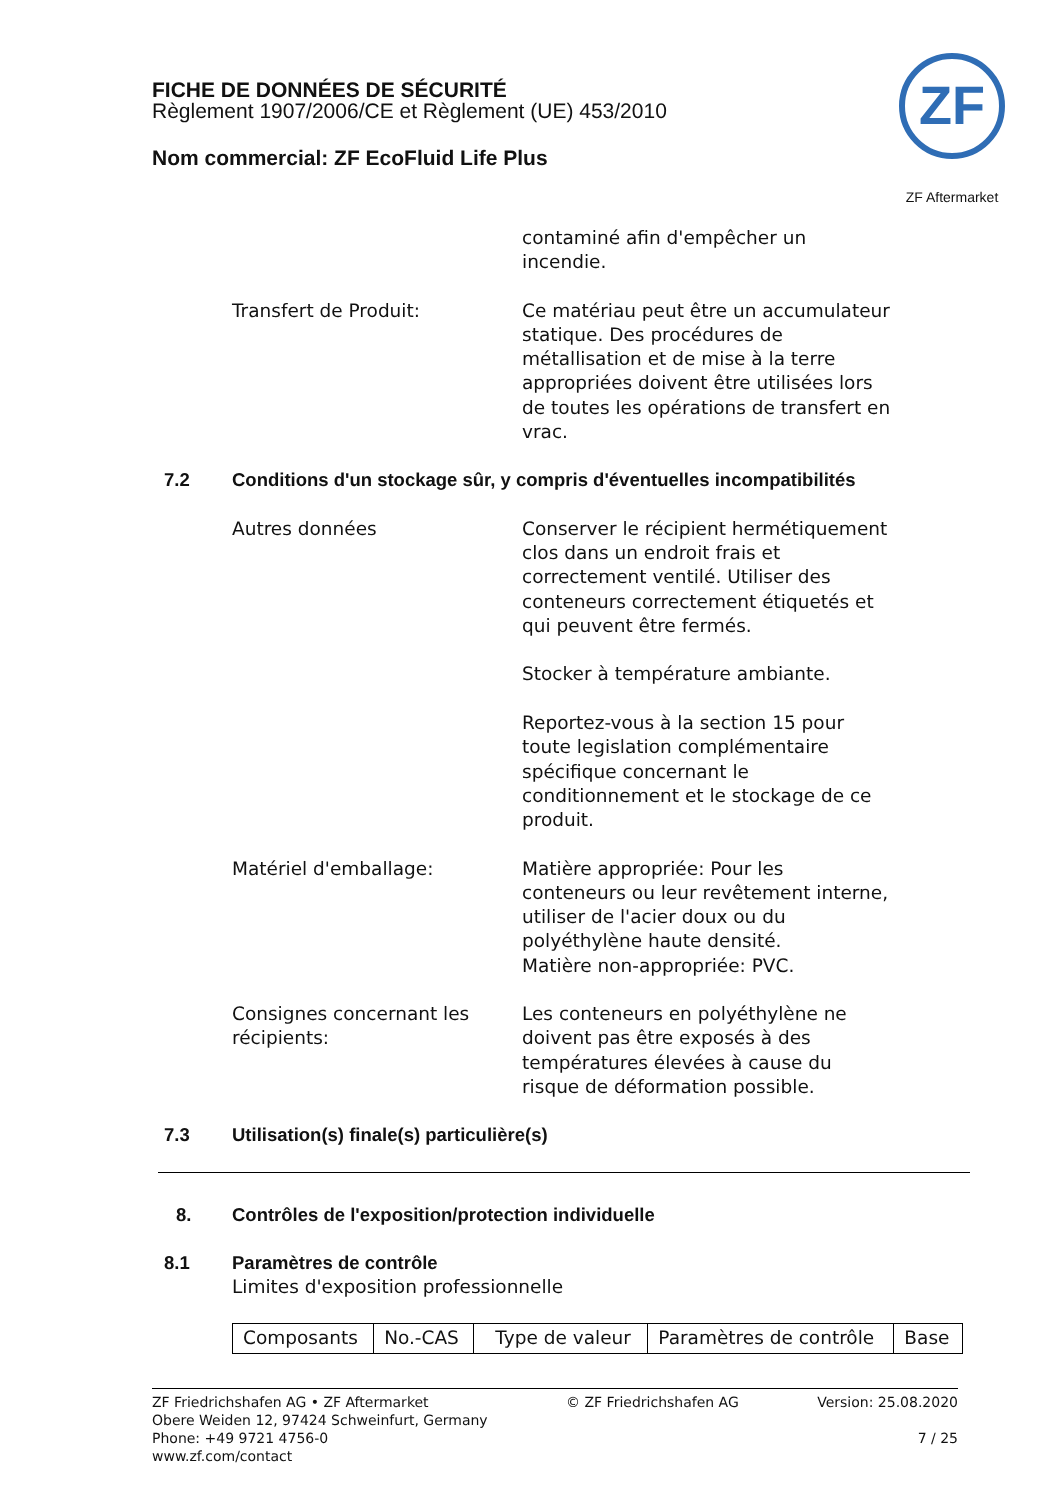FICHE DE DONNÉES DE SÉCURITÉ
Règlement 1907/2006/CE et Règlement (UE) 453/2010
Nom commercial: ZF EcoFluid Life Plus
ZF
ZF Aftermarket
contaminé afin d'empêcher un incendie.
Transfert de Produit: Ce matériau peut être un accumulateur statique. Des procédures de métallisation et de mise à la terre appropriées doivent être utilisées lors de toutes les opérations de transfert en vrac.
7.2 Conditions d'un stockage sûr, y compris d'éventuelles incompatibilités
Autres données Conserver le récipient hermétiquement clos dans un endroit frais et correctement ventilé. Utiliser des conteneurs correctement étiquetés et qui peuvent être fermés.
Stocker à température ambiante.
Reportez-vous à la section 15 pour toute legislation complémentaire spécifique concernant le conditionnement et le stockage de ce produit.
Matériel d'emballage: Matière appropriée: Pour les conteneurs ou leur revêtement interne, utiliser de l'acier doux ou du polyéthylène haute densité.
Matière non-appropriée: PVC.
Consignes concernant les récipients:
Les conteneurs en polyéthylène ne doivent pas être exposés à des températures élevées à cause du risque de déformation possible.
7.3 Utilisation(s) finale(s) particulière(s)
8. Contrôles de l'exposition/protection individuelle
8.1 Paramètres de contrôle
Limites d'exposition professionnelle
| Composants | No.-CAS | Type de valeur | Paramètres de contrôle | Base |
ZF Friedrichshafen AG • ZF Aftermarket
Obere Weiden 12, 97424 Schweinfurt, Germany
Phone: +49 9721 4756-0
www.zf.com/contact
© ZF Friedrichshafen AG Version: 25.08.2020
7 / 25